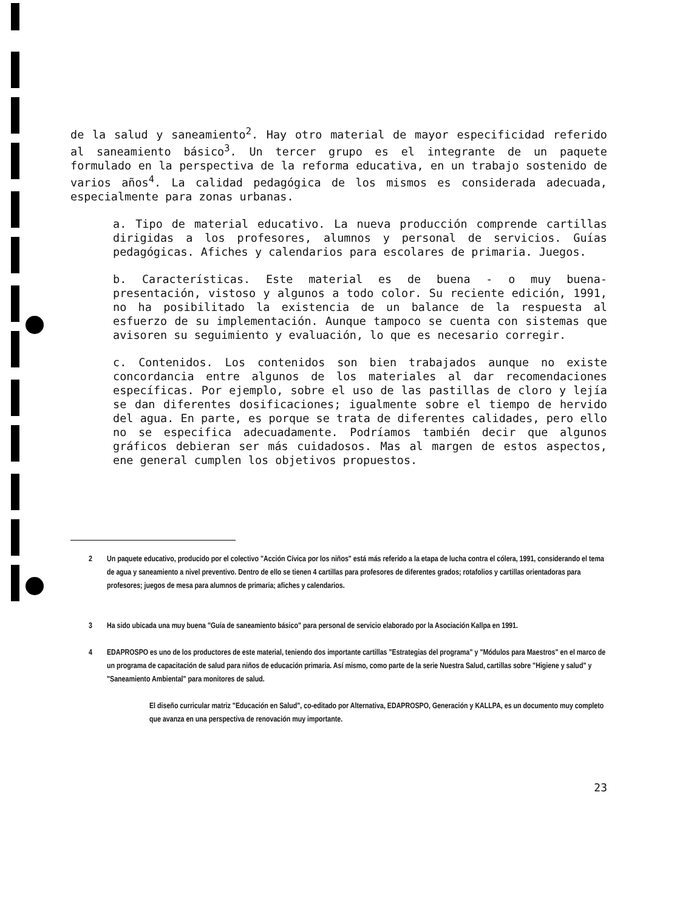de la salud y saneamiento<sup>2</sup>. Hay otro material de mayor especificidad referido al saneamiento básico<sup>3</sup>. Un tercer grupo es el integrante de un paquete formulado en la perspectiva de la reforma educativa, en un trabajo sostenido de varios años<sup>4</sup>. La calidad pedagógica de los mismos es considerada adecuada, especialmente para zonas urbanas.
a. Tipo de material educativo. La nueva producción comprende cartillas dirigidas a los profesores, alumnos y personal de servicios. Guías pedagógicas. Afiches y calendarios para escolares de primaria. Juegos.
b. Características. Este material es de buena - o muy buena- presentación, vistoso y algunos a todo color. Su reciente edición, 1991, no ha posibilitado la existencia de un balance de la respuesta al esfuerzo de su implementación. Aunque tampoco se cuenta con sistemas que avisoren su seguimiento y evaluación, lo que es necesario corregir.
c. Contenidos. Los contenidos son bien trabajados aunque no existe concordancia entre algunos de los materiales al dar recomendaciones específicas. Por ejemplo, sobre el uso de las pastillas de cloro y lejía se dan diferentes dosificaciones; igualmente sobre el tiempo de hervido del agua. En parte, es porque se trata de diferentes calidades, pero ello no se especifica adecuadamente. Podríamos también decir que algunos gráficos debieran ser más cuidadosos. Mas al margen de estos aspectos, ene general cumplen los objetivos propuestos.
2 Un paquete educativo, producido por el colectivo "Acción Cívica por los niños" está más referido a la etapa de lucha contra el cólera, 1991, considerando el tema de agua y saneamiento a nivel preventivo. Dentro de ello se tienen 4 cartillas para profesores de diferentes grados; rotafolios y cartillas orientadoras para profesores; juegos de mesa para alumnos de primaria; afiches y calendarios.
3 Ha sido ubicada una muy buena "Guía de saneamiento básico" para personal de servicio elaborado por la Asociación Kallpa en 1991.
4 EDAPROSPO es uno de los productores de este material, teniendo dos importante cartillas "Estrategias del programa" y "Módulos para Maestros" en el marco de un programa de capacitación de salud para niños de educación primaria. Así mismo, como parte de la serie Nuestra Salud, cartillas sobre "Higiene y salud" y "Saneamiento Ambiental" para monitores de salud.
El diseño curricular matriz "Educación en Salud", co-editado por Alternativa, EDAPROSPO, Generación y KALLPA, es un documento muy completo que avanza en una perspectiva de renovación muy importante.
23